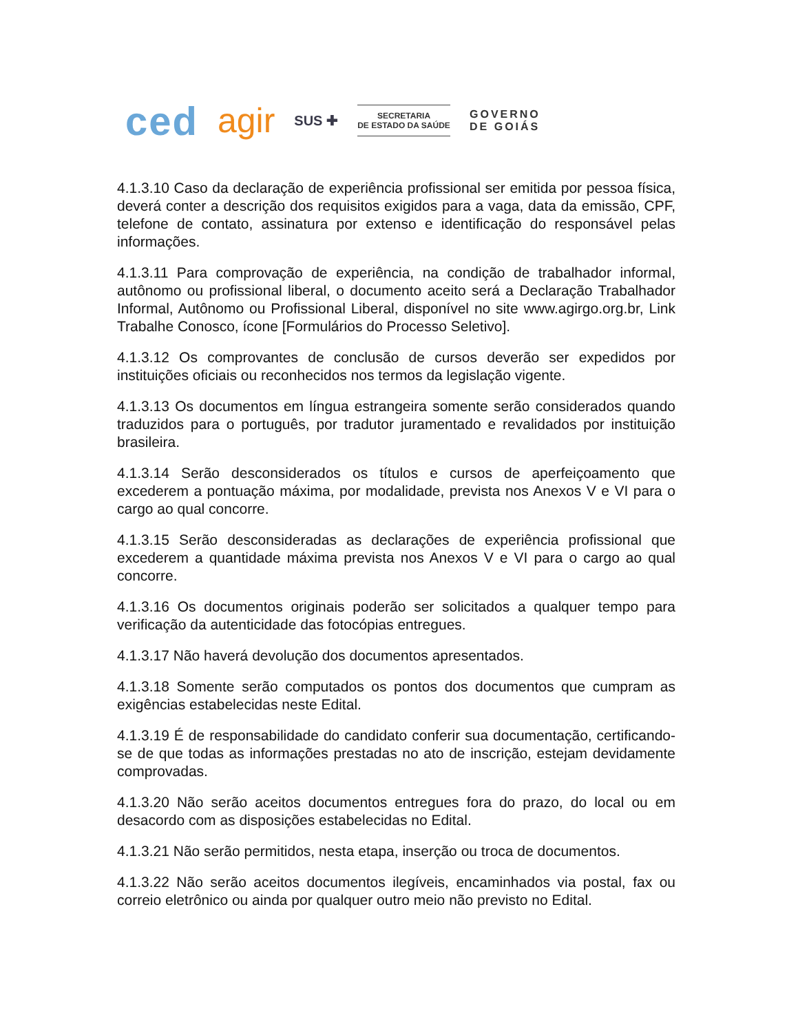ced agir SUS ✚
SECRETARIA
DE ESTADO DA SAÚDE
GOVERNO
DE GOIÁS
4.1.3.10 Caso da declaração de experiência profissional ser emitida por pessoa física, deverá conter a descrição dos requisitos exigidos para a vaga, data da emissão, CPF, telefone de contato, assinatura por extenso e identificação do responsável pelas informações.
4.1.3.11 Para comprovação de experiência, na condição de trabalhador informal, autônomo ou profissional liberal, o documento aceito será a Declaração Trabalhador Informal, Autônomo ou Profissional Liberal, disponível no site www.agirgo.org.br, Link Trabalhe Conosco, ícone [Formulários do Processo Seletivo].
4.1.3.12 Os comprovantes de conclusão de cursos deverão ser expedidos por instituições oficiais ou reconhecidos nos termos da legislação vigente.
4.1.3.13 Os documentos em língua estrangeira somente serão considerados quando traduzidos para o português, por tradutor juramentado e revalidados por instituição brasileira.
4.1.3.14 Serão desconsiderados os títulos e cursos de aperfeiçoamento que excederem a pontuação máxima, por modalidade, prevista nos Anexos V e VI para o cargo ao qual concorre.
4.1.3.15 Serão desconsideradas as declarações de experiência profissional que excederem a quantidade máxima prevista nos Anexos V e VI para o cargo ao qual concorre.
4.1.3.16 Os documentos originais poderão ser solicitados a qualquer tempo para verificação da autenticidade das fotocópias entregues.
4.1.3.17 Não haverá devolução dos documentos apresentados.
4.1.3.18 Somente serão computados os pontos dos documentos que cumpram as exigências estabelecidas neste Edital.
4.1.3.19 É de responsabilidade do candidato conferir sua documentação, certificando-se de que todas as informações prestadas no ato de inscrição, estejam devidamente comprovadas.
4.1.3.20 Não serão aceitos documentos entregues fora do prazo, do local ou em desacordo com as disposições estabelecidas no Edital.
4.1.3.21 Não serão permitidos, nesta etapa, inserção ou troca de documentos.
4.1.3.22 Não serão aceitos documentos ilegíveis, encaminhados via postal, fax ou correio eletrônico ou ainda por qualquer outro meio não previsto no Edital.